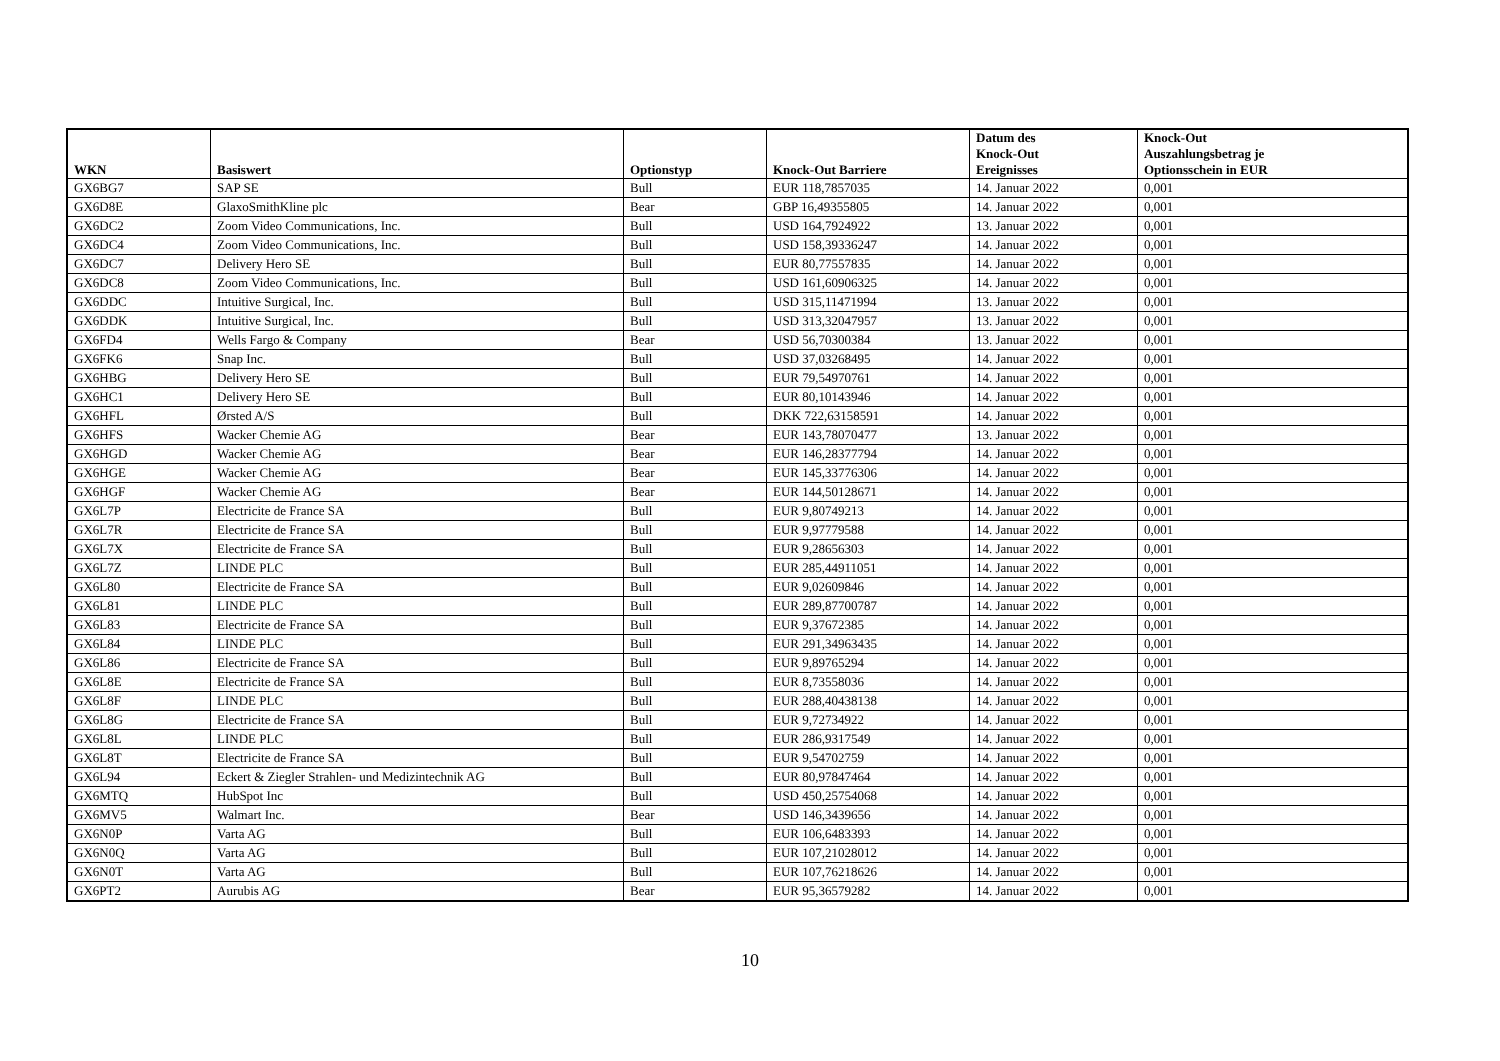| WKN | Basiswert | Optionstyp | Knock-Out Barriere | Datum des Knock-Out Ereignisses | Knock-Out Auszahlungsbetrag je Optionsschein in EUR |
| --- | --- | --- | --- | --- | --- |
| GX6BG7 | SAP SE | Bull | EUR 118,7857035 | 14. Januar 2022 | 0,001 |
| GX6D8E | GlaxoSmithKline plc | Bear | GBP 16,49355805 | 14. Januar 2022 | 0,001 |
| GX6DC2 | Zoom Video Communications, Inc. | Bull | USD 164,7924922 | 13. Januar 2022 | 0,001 |
| GX6DC4 | Zoom Video Communications, Inc. | Bull | USD 158,39336247 | 14. Januar 2022 | 0,001 |
| GX6DC7 | Delivery Hero SE | Bull | EUR 80,77557835 | 14. Januar 2022 | 0,001 |
| GX6DC8 | Zoom Video Communications, Inc. | Bull | USD 161,60906325 | 14. Januar 2022 | 0,001 |
| GX6DDC | Intuitive Surgical, Inc. | Bull | USD 315,11471994 | 13. Januar 2022 | 0,001 |
| GX6DDK | Intuitive Surgical, Inc. | Bull | USD 313,32047957 | 13. Januar 2022 | 0,001 |
| GX6FD4 | Wells Fargo & Company | Bear | USD 56,70300384 | 13. Januar 2022 | 0,001 |
| GX6FK6 | Snap Inc. | Bull | USD 37,03268495 | 14. Januar 2022 | 0,001 |
| GX6HBG | Delivery Hero SE | Bull | EUR 79,54970761 | 14. Januar 2022 | 0,001 |
| GX6HC1 | Delivery Hero SE | Bull | EUR 80,10143946 | 14. Januar 2022 | 0,001 |
| GX6HFL | Ørsted A/S | Bull | DKK 722,63158591 | 14. Januar 2022 | 0,001 |
| GX6HFS | Wacker Chemie AG | Bear | EUR 143,78070477 | 13. Januar 2022 | 0,001 |
| GX6HGD | Wacker Chemie AG | Bear | EUR 146,28377794 | 14. Januar 2022 | 0,001 |
| GX6HGE | Wacker Chemie AG | Bear | EUR 145,33776306 | 14. Januar 2022 | 0,001 |
| GX6HGF | Wacker Chemie AG | Bear | EUR 144,50128671 | 14. Januar 2022 | 0,001 |
| GX6L7P | Electricite de France SA | Bull | EUR 9,80749213 | 14. Januar 2022 | 0,001 |
| GX6L7R | Electricite de France SA | Bull | EUR 9,97779588 | 14. Januar 2022 | 0,001 |
| GX6L7X | Electricite de France SA | Bull | EUR 9,28656303 | 14. Januar 2022 | 0,001 |
| GX6L7Z | LINDE PLC | Bull | EUR 285,44911051 | 14. Januar 2022 | 0,001 |
| GX6L80 | Electricite de France SA | Bull | EUR 9,02609846 | 14. Januar 2022 | 0,001 |
| GX6L81 | LINDE PLC | Bull | EUR 289,87700787 | 14. Januar 2022 | 0,001 |
| GX6L83 | Electricite de France SA | Bull | EUR 9,37672385 | 14. Januar 2022 | 0,001 |
| GX6L84 | LINDE PLC | Bull | EUR 291,34963435 | 14. Januar 2022 | 0,001 |
| GX6L86 | Electricite de France SA | Bull | EUR 9,89765294 | 14. Januar 2022 | 0,001 |
| GX6L8E | Electricite de France SA | Bull | EUR 8,73558036 | 14. Januar 2022 | 0,001 |
| GX6L8F | LINDE PLC | Bull | EUR 288,40438138 | 14. Januar 2022 | 0,001 |
| GX6L8G | Electricite de France SA | Bull | EUR 9,72734922 | 14. Januar 2022 | 0,001 |
| GX6L8L | LINDE PLC | Bull | EUR 286,9317549 | 14. Januar 2022 | 0,001 |
| GX6L8T | Electricite de France SA | Bull | EUR 9,54702759 | 14. Januar 2022 | 0,001 |
| GX6L94 | Eckert & Ziegler Strahlen- und Medizintechnik AG | Bull | EUR 80,97847464 | 14. Januar 2022 | 0,001 |
| GX6MTQ | HubSpot Inc | Bull | USD 450,25754068 | 14. Januar 2022 | 0,001 |
| GX6MV5 | Walmart Inc. | Bear | USD 146,3439656 | 14. Januar 2022 | 0,001 |
| GX6N0P | Varta AG | Bull | EUR 106,6483393 | 14. Januar 2022 | 0,001 |
| GX6N0Q | Varta AG | Bull | EUR 107,21028012 | 14. Januar 2022 | 0,001 |
| GX6N0T | Varta AG | Bull | EUR 107,76218626 | 14. Januar 2022 | 0,001 |
| GX6PT2 | Aurubis AG | Bear | EUR 95,36579282 | 14. Januar 2022 | 0,001 |
10